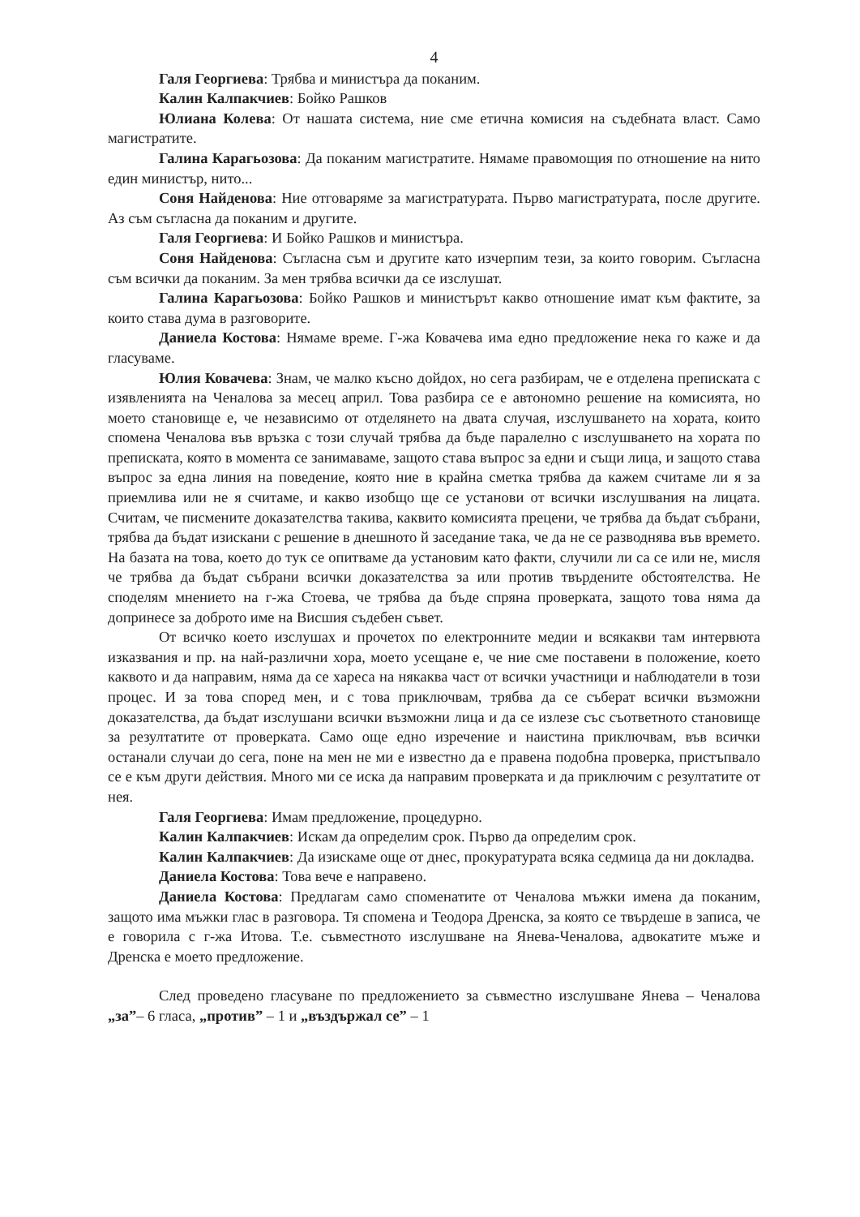4
Галя Георгиева: Трябва и министъра да поканим.
Калин Калпакчиев: Бойко Рашков
Юлиана Колева: От нашата система, ние сме етична комисия на съдебната власт. Само магистратите.
Галина Карагьозова: Да поканим магистратите. Нямаме правомощия по отношение на нито един министър, нито...
Соня Найденова: Ние отговаряме за магистратурата. Първо магистратурата, после другите. Аз съм съгласна да поканим и другите.
Галя Георгиева: И Бойко Рашков и министъра.
Соня Найденова: Съгласна съм и другите като изчерпим тези, за които говорим. Съгласна съм всички да поканим. За мен трябва всички да се изслушат.
Галина Карагьозова: Бойко Рашков и министърът какво отношение имат към фактите, за които става дума в разговорите.
Даниела Костова: Нямаме време. Г-жа Ковачева има едно предложение нека го каже и да гласуваме.
Юлия Ковачева: Знам, че малко късно дойдох, но сега разбирам, че е отделена преписката с изявленията на Ченалова за месец април. Това разбира се е автономно решение на комисията, но моето становище е, че независимо от отделянето на двата случая, изслушването на хората, които спомена Ченалова във връзка с този случай трябва да бъде паралелно с изслушването на хората по преписката, която в момента се занимаваме, защото става въпрос за едни и същи лица, и защото става въпрос за една линия на поведение, която ние в крайна сметка трябва да кажем считаме ли я за приемлива или не я считаме, и какво изобщо ще се установи от всички изслушвания на лицата. Считам, че писмените доказателства такива, каквито комисията прецени, че трябва да бъдат събрани, трябва да бъдат изискани с решение в днешното й заседание така, че да не се разводнява във времето. На базата на това, което до тук се опитваме да установим като факти, случили ли са се или не, мисля че трябва да бъдат събрани всички доказателства за или против твърдените обстоятелства. Не споделям мнението на г-жа Стоева, че трябва да бъде спряна проверката, защото това няма да допринесе за доброто име на Висшия съдебен съвет.
От всичко което изслушах и прочетох по електронните медии и всякакви там интервюта изказвания и пр. на най-различни хора, моето усещане е, че ние сме поставени в положение, което каквото и да направим, няма да се хареса на някаква част от всички участници и наблюдатели в този процес. И за това според мен, и с това приключвам, трябва да се съберат всички възможни доказателства, да бъдат изслушани всички възможни лица и да се излезе със съответното становище за резултатите от проверката. Само още едно изречение и наистина приключвам, във всички останали случаи до сега, поне на мен не ми е известно да е правена подобна проверка, пристъпвало се е към други действия. Много ми се иска да направим проверката и да приключим с резултатите от нея.
Галя Георгиева: Имам предложение, процедурно.
Калин Калпакчиев: Искам да определим срок. Първо да определим срок.
Калин Калпакчиев: Да изискаме още от днес, прокуратурата всяка седмица да ни докладва.
Даниела Костова: Това вече е направено.
Даниела Костова: Предлагам само споменатите от Ченалова мъжки имена да поканим, защото има мъжки глас в разговора. Тя спомена и Теодора Дренска, за която се твърдеше в записа, че е говорила с г-жа Итова. Т.е. съвместното изслушване на Янева-Ченалова, адвокатите мъже и Дренска е моето предложение.
След проведено гласуване по предложението за съвместно изслушване Янева – Ченалова „за”– 6 гласа, „против” – 1 и „въздържал се” – 1